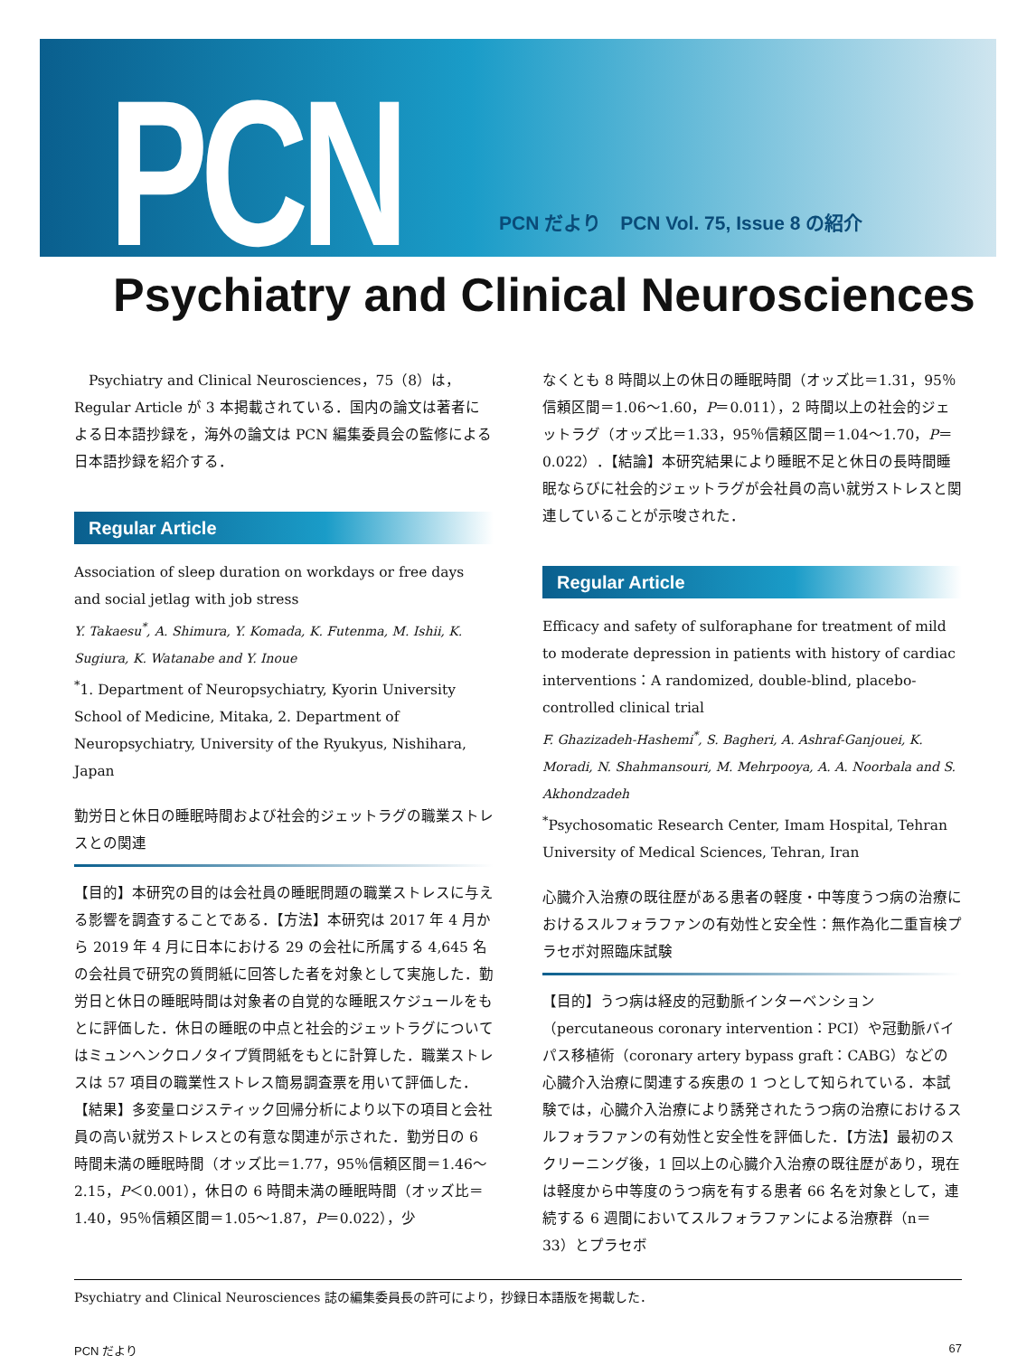PCN
PCN だより　PCN Vol. 75, Issue 8 の紹介
Psychiatry and Clinical Neurosciences
　Psychiatry and Clinical Neurosciences，75（8）は，Regular Article が 3 本掲載されている．国内の論文は著者による日本語抄録を，海外の論文は PCN 編集委員会の監修による日本語抄録を紹介する．
Regular Article
Association of sleep duration on workdays or free days and social jetlag with job stress
Y. Takaesu<sup>*</sup>, A. Shimura, Y. Komada, K. Futenma, M. Ishii, K. Sugiura, K. Watanabe and Y. Inoue
<sup>*</sup> 1. Department of Neuropsychiatry, Kyorin University School of Medicine, Mitaka, 2. Department of Neuropsychiatry, University of the Ryukyus, Nishihara, Japan
勤労日と休日の睡眠時間および社会的ジェットラグの職業ストレスとの関連
【目的】本研究の目的は会社員の睡眠問題の職業ストレスに与える影響を調査することである．【方法】本研究は 2017 年 4 月から 2019 年 4 月に日本における 29 の会社に所属する 4,645 名の会社員で研究の質問紙に回答した者を対象として実施した．勤労日と休日の睡眠時間は対象者の自覚的な睡眠スケジュールをもとに評価した．休日の睡眠の中点と社会的ジェットラグについてはミュンヘンクロノタイプ質問紙をもとに計算した．職業ストレスは 57 項目の職業性ストレス簡易調査票を用いて評価した．【結果】多変量ロジスティック回帰分析により以下の項目と会社員の高い就労ストレスとの有意な関連が示された．勤労日の 6 時間未満の睡眠時間（オッズ比＝1.77，95％信頼区間＝1.46〜2.15，P＜0.001），休日の 6 時間未満の睡眠時間（オッズ比＝1.40，95％信頼区間＝1.05〜1.87，P＝0.022），少
なくとも 8 時間以上の休日の睡眠時間（オッズ比＝1.31，95％信頼区間＝1.06〜1.60，P＝0.011），2 時間以上の社会的ジェットラグ（オッズ比＝1.33，95％信頼区間＝1.04〜1.70，P＝0.022）．【結論】本研究結果により睡眠不足と休日の長時間睡眠ならびに社会的ジェットラグが会社員の高い就労ストレスと関連していることが示唆された．
Regular Article
Efficacy and safety of sulforaphane for treatment of mild to moderate depression in patients with history of cardiac interventions：A randomized, double-blind, placebo-controlled clinical trial
F. Ghazizadeh-Hashemi<sup>*</sup>, S. Bagheri, A. Ashraf-Ganjouei, K. Moradi, N. Shahmansouri, M. Mehrpooya, A. A. Noorbala and S. Akhondzadeh
<sup>*</sup> Psychosomatic Research Center, Imam Hospital, Tehran University of Medical Sciences, Tehran, Iran
心臓介入治療の既往歴がある患者の軽度・中等度うつ病の治療におけるスルフォラファンの有効性と安全性：無作為化二重盲検プラセボ対照臨床試験
【目的】うつ病は経皮的冠動脈インターベンション（percutaneous coronary intervention：PCI）や冠動脈バイパス移植術（coronary artery bypass graft：CABG）などの心臓介入治療に関連する疾患の 1 つとして知られている．本試験では，心臓介入治療により誘発されたうつ病の治療におけるスルフォラファンの有効性と安全性を評価した．【方法】最初のスクリーニング後，1 回以上の心臓介入治療の既往歴があり，現在は軽度から中等度のうつ病を有する患者 66 名を対象として，連続する 6 週間においてスルフォラファンによる治療群（n＝33）とプラセボ
Psychiatry and Clinical Neurosciences 誌の編集委員長の許可により，抄録日本語版を掲載した．
PCN だより 67